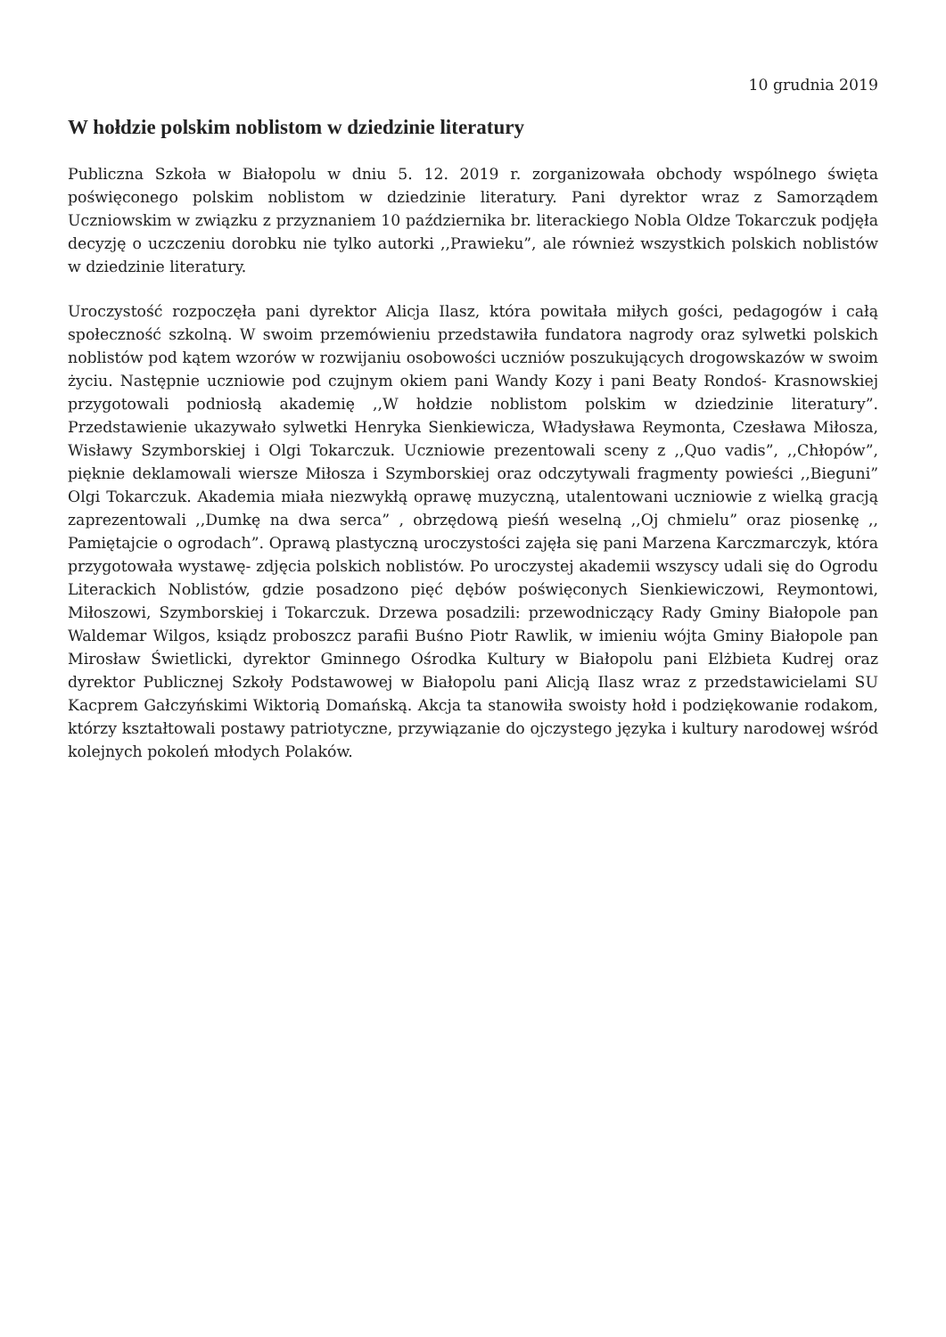10 grudnia 2019
W hołdzie polskim noblistom w dziedzinie literatury
Publiczna Szkoła w Białopolu w dniu 5. 12. 2019 r. zorganizowała obchody wspólnego święta poświęconego polskim noblistom w dziedzinie literatury. Pani dyrektor wraz z Samorządem Uczniowskim w związku z przyznaniem 10 października br. literackiego Nobla Oldze Tokarczuk podjęła decyzję o uczczeniu dorobku nie tylko autorki ,,Prawieku”, ale również wszystkich polskich noblistów w dziedzinie literatury.
Uroczystość rozpoczęła pani dyrektor Alicja Ilasz, która powitała miłych gości, pedagogów i całą społeczność szkolną. W swoim przemówieniu przedstawiła fundatora nagrody oraz sylwetki polskich noblistów pod kątem wzorów w rozwijaniu osobowości uczniów poszukujących drogowskazów w swoim życiu. Następnie uczniowie pod czujnym okiem pani Wandy Kozy i pani Beaty Rondoś- Krasnowskiej przygotowali podniosłą akademię ,,W hołdzie noblistom polskim w dziedzinie literatury”. Przedstawienie ukazywało sylwetki Henryka Sienkiewicza, Władysława Reymonta, Czesława Miłosza, Wisławy Szymborskiej i Olgi Tokarczuk. Uczniowie prezentowali sceny z ,,Quo vadis”, ,,Chłopów”, pięknie deklamowali wiersze Miłosza i Szymborskiej oraz odczytywali fragmenty powieści ,,Bieguni” Olgi Tokarczuk. Akademia miała niezwykłą oprawę muzyczną, utalentowani uczniowie z wielką gracją zaprezentowali ,,Dumkę na dwa serca” , obrzędową pieśń weselną ,,Oj chmielu” oraz piosenkę ,, Pamiętajcie o ogrodach”. Oprawą plastyczną uroczystości zajęła się pani Marzena Karczmarczyk, która przygotowała wystawę- zdjęcia polskich noblistów. Po uroczystej akademii wszyscy udali się do Ogrodu Literackich Noblistów, gdzie posadzono pięć dębów poświęconych Sienkiewiczowi, Reymontowi, Miłoszowi, Szymborskiej i Tokarczuk. Drzewa posadzili: przewodniczący Rady Gminy Białopole pan Waldemar Wilgos, ksiądz proboszcz parafii Buśno Piotr Rawlik, w imieniu wójta Gminy Białopole pan Mirosław Świetlicki, dyrektor Gminnego Ośrodka Kultury w Białopolu pani Elżbieta Kudrej oraz dyrektor Publicznej Szkoły Podstawowej w Białopolu pani Alicją Ilasz wraz z przedstawicielami SU Kacprem Gałczyńskimi Wiktorią Domańską. Akcja ta stanowiła swoisty hołd i podziękowanie rodakom, którzy kształtowali postawy patriotyczne, przywiązanie do ojczystego języka i kultury narodowej wśród kolejnych pokoleń młodych Polaków.